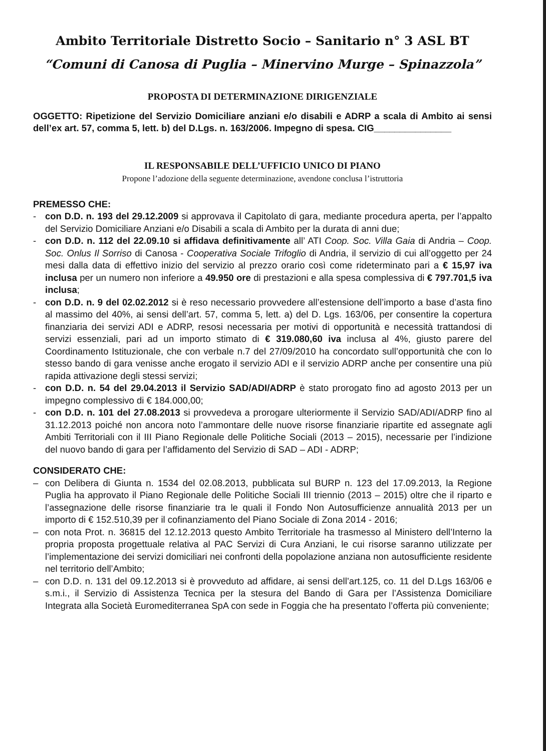Ambito Territoriale Distretto Socio – Sanitario n° 3 ASL BT
“Comuni di Canosa di Puglia – Minervino Murge – Spinazzola”
PROPOSTA DI DETERMINAZIONE DIRIGENZIALE
OGGETTO: Ripetizione del Servizio Domiciliare anziani e/o disabili e ADRP a scala di Ambito ai sensi dell’ex art. 57, comma 5, lett. b) del D.Lgs. n. 163/2006. Impegno di spesa. CIG_______________
IL RESPONSABILE DELL’UFFICIO UNICO DI PIANO
Propone l’adozione della seguente determinazione, avendone conclusa l’istruttoria
PREMESSO CHE:
- con D.D. n. 193 del 29.12.2009 si approvava il Capitolato di gara, mediante procedura aperta, per l’appalto del Servizio Domiciliare Anziani e/o Disabili a scala di Ambito per la durata di anni due;
- con D.D. n. 112 del 22.09.10 si affidava definitivamente all’ ATI Coop. Soc. Villa Gaia di Andria – Coop. Soc. Onlus Il Sorriso di Canosa - Cooperativa Sociale Trifoglio di Andria, il servizio di cui all’oggetto per 24 mesi dalla data di effettivo inizio del servizio al prezzo orario così come rideterminato pari a € 15,97 iva inclusa per un numero non inferiore a 49.950 ore di prestazioni e alla spesa complessiva di € 797.701,5 iva inclusa;
- con D.D. n. 9 del 02.02.2012 si è reso necessario provvedere all’estensione dell’importo a base d’asta fino al massimo del 40%, ai sensi dell’art. 57, comma 5, lett. a) del D. Lgs. 163/06, per consentire la copertura finanziaria dei servizi ADI e ADRP, resosi necessaria per motivi di opportunità e necessità trattandosi di servizi essenziali, pari ad un importo stimato di € 319.080,60 iva inclusa al 4%, giusto parere del Coordinamento Istituzionale, che con verbale n.7 del 27/09/2010 ha concordato sull’opportunità che con lo stesso bando di gara venisse anche erogato il servizio ADI e il servizio ADRP anche per consentire una più rapida attivazione degli stessi servizi;
- con D.D. n. 54 del 29.04.2013 il Servizio SAD/ADI/ADRP è stato prorogato fino ad agosto 2013 per un impegno complessivo di € 184.000,00;
- con D.D. n. 101 del 27.08.2013 si provvedeva a prorogare ulteriormente il Servizio SAD/ADI/ADRP fino al 31.12.2013 poiché non ancora noto l’ammontare delle nuove risorse finanziarie ripartite ed assegnate agli Ambiti Territoriali con il III Piano Regionale delle Politiche Sociali (2013 – 2015), necessarie per l’indizione del nuovo bando di gara per l’affidamento del Servizio di SAD – ADI - ADRP;
CONSIDERATO CHE:
– con Delibera di Giunta n. 1534 del 02.08.2013, pubblicata sul BURP n. 123 del 17.09.2013, la Regione Puglia ha approvato il Piano Regionale delle Politiche Sociali III triennio (2013 – 2015) oltre che il riparto e l’assegnazione delle risorse finanziarie tra le quali il Fondo Non Autosufficienze annualità 2013 per un importo di € 152.510,39 per il cofinanziamento del Piano Sociale di Zona 2014 - 2016;
– con nota Prot. n. 36815 del 12.12.2013 questo Ambito Territoriale ha trasmesso al Ministero dell’Interno la propria proposta progettuale relativa al PAC Servizi di Cura Anziani, le cui risorse saranno utilizzate per l’implementazione dei servizi domiciliari nei confronti della popolazione anziana non autosufficiente residente nel territorio dell’Ambito;
– con D.D. n. 131 del 09.12.2013 si è provveduto ad affidare, ai sensi dell’art.125, co. 11 del D.Lgs 163/06 e s.m.i., il Servizio di Assistenza Tecnica per la stesura del Bando di Gara per l’Assistenza Domiciliare Integrata alla Società Euromediterranea SpA con sede in Foggia che ha presentato l’offerta più conveniente;